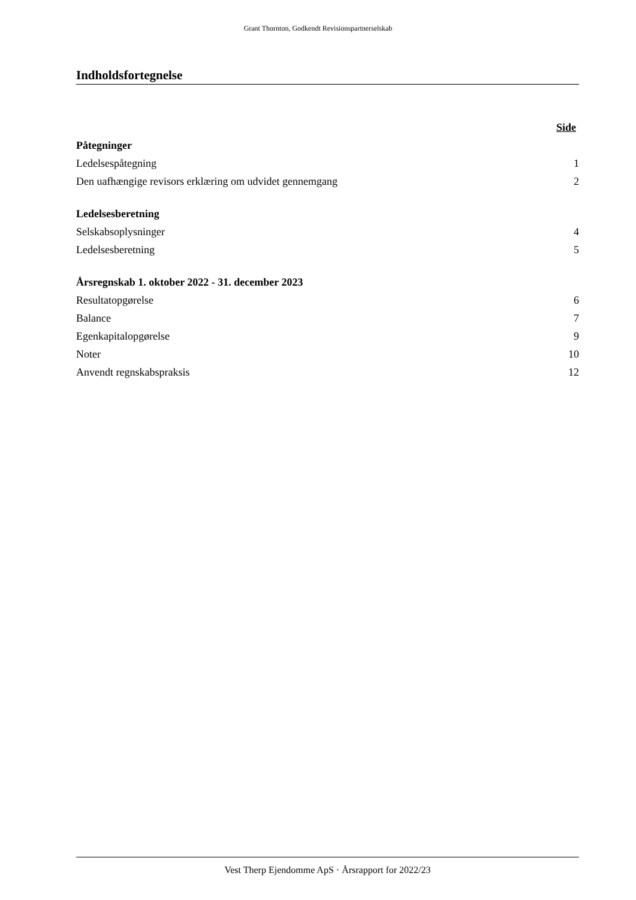Grant Thornton, Godkendt Revisionspartnerselskab
Indholdsfortegnelse
| | Side |
| Påtegninger | |
| Ledelsespåtegning | 1 |
| Den uafhængige revisors erklæring om udvidet gennemgang | 2 |
| Ledelsesberetning | |
| Selskabsoplysninger | 4 |
| Ledelsesberetning | 5 |
| Årsregnskab 1. oktober 2022 - 31. december 2023 | |
| Resultatopgørelse | 6 |
| Balance | 7 |
| Egenkapitalopgørelse | 9 |
| Noter | 10 |
| Anvendt regnskabspraksis | 12 |
Vest Therp Ejendomme ApS · Årsrapport for 2022/23